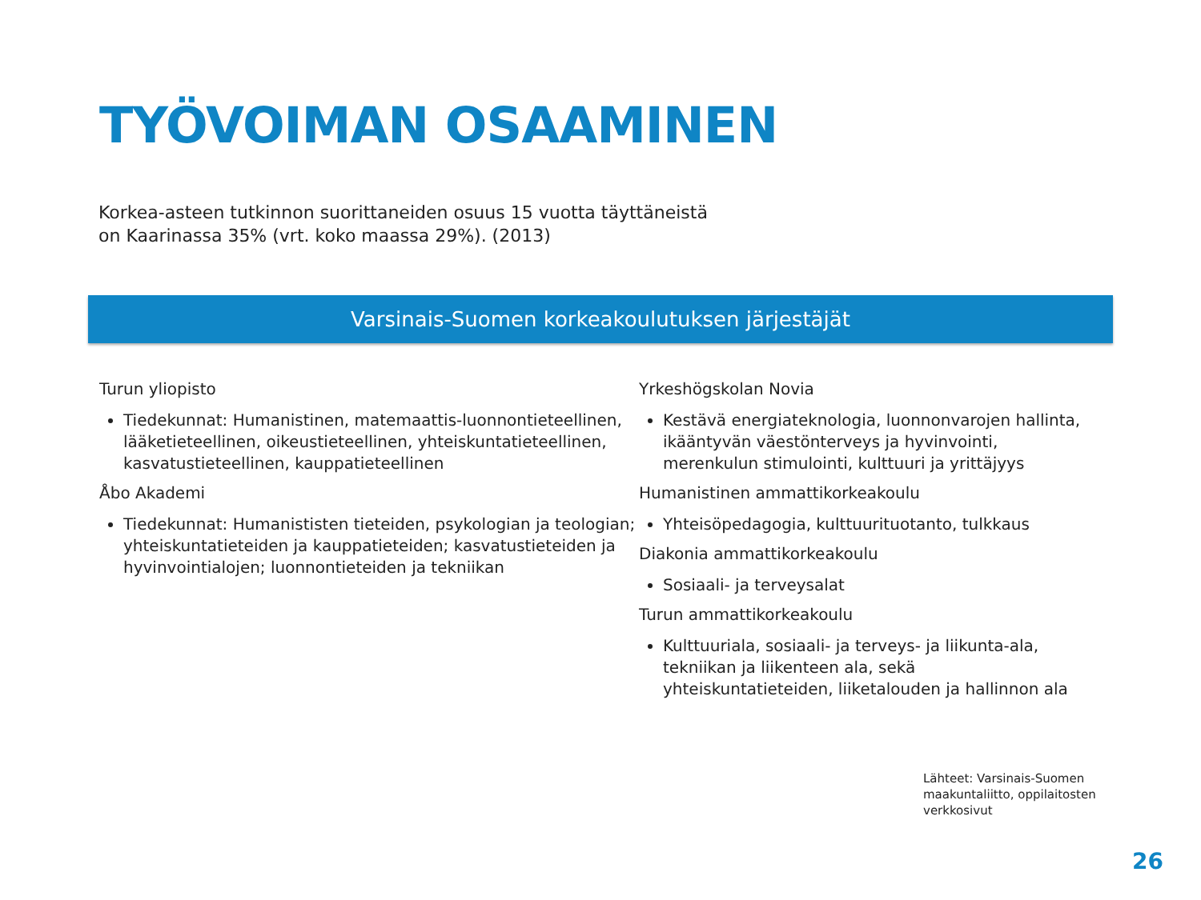TYÖVOIMAN OSAAMINEN
Korkea-asteen tutkinnon suorittaneiden osuus 15 vuotta täyttäneistä
on Kaarinassa 35% (vrt. koko maassa 29%). (2013)
Varsinais-Suomen korkeakoulutuksen järjestäjät
Turun yliopisto
Tiedekunnat: Humanistinen, matemaattis-luonnontieteellinen, lääketieteellinen, oikeustieteellinen, yhteiskuntatieteellinen, kasvatustieteellinen, kauppatieteellinen
Åbo Akademi
Tiedekunnat: Humanististen tieteiden, psykologian ja teologian; yhteiskuntatieteiden ja kauppatieteiden; kasvatustieteiden ja hyvinvointialojen; luonnontieteiden ja tekniikan
Yrkeshögskolan Novia
Kestävä energiateknologia, luonnonvarojen hallinta, ikääntyvän väestönterveys ja hyvinvointi, merenkulun stimulointi, kulttuuri ja yrittäjyys
Humanistinen ammattikorkeakoulu
Yhteisöpedagogia, kulttuurituotanto, tulkkaus
Diakonia ammattikorkeakoulu
Sosiaali- ja terveysalat
Turun ammattikorkeakoulu
Kulttuuriala, sosiaali- ja terveys- ja liikunta-ala, tekniikan ja liikenteen ala, sekä yhteiskuntatieteiden, liiketalouden ja hallinnon ala
Lähteet: Varsinais-Suomen
maakuntaliitto, oppilaitosten
verkkosivut
26